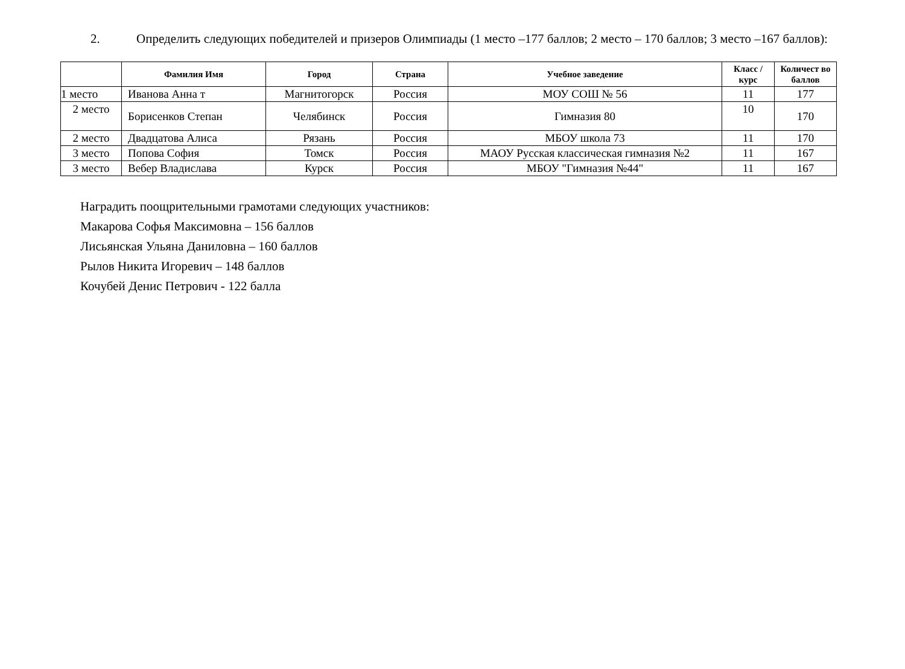2. Определить следующих победителей и призеров Олимпиады (1 место –177 баллов; 2 место – 170 баллов; 3 место –167 баллов):
| | Фамилия Имя | Город | Страна | Учебное заведение | Класс / курс | Количест во баллов |
| --- | --- | --- | --- | --- | --- | --- |
| 1 место | Иванова Анна т | Магнитогорск | Россия | МОУ СОШ № 56 | 11 | 177 |
| 2 место | Борисенков Степан | Челябинск | Россия | Гимназия 80 | 10 | 170 |
| 2 место | Двадцатова Алиса | Рязань | Россия | МБОУ школа 73 | 11 | 170 |
| 3 место | Попова София | Томск | Россия | МАОУ Русская классическая гимназия №2 | 11 | 167 |
| 3 место | Вебер Владислава | Курск | Россия | МБОУ "Гимназия №44" | 11 | 167 |
Наградить поощрительными грамотами следующих участников:
Макарова Софья Максимовна – 156 баллов
Лисьянская Ульяна Даниловна – 160 баллов
Рылов Никита Игоревич – 148 баллов
Кочубей Денис Петрович - 122 балла